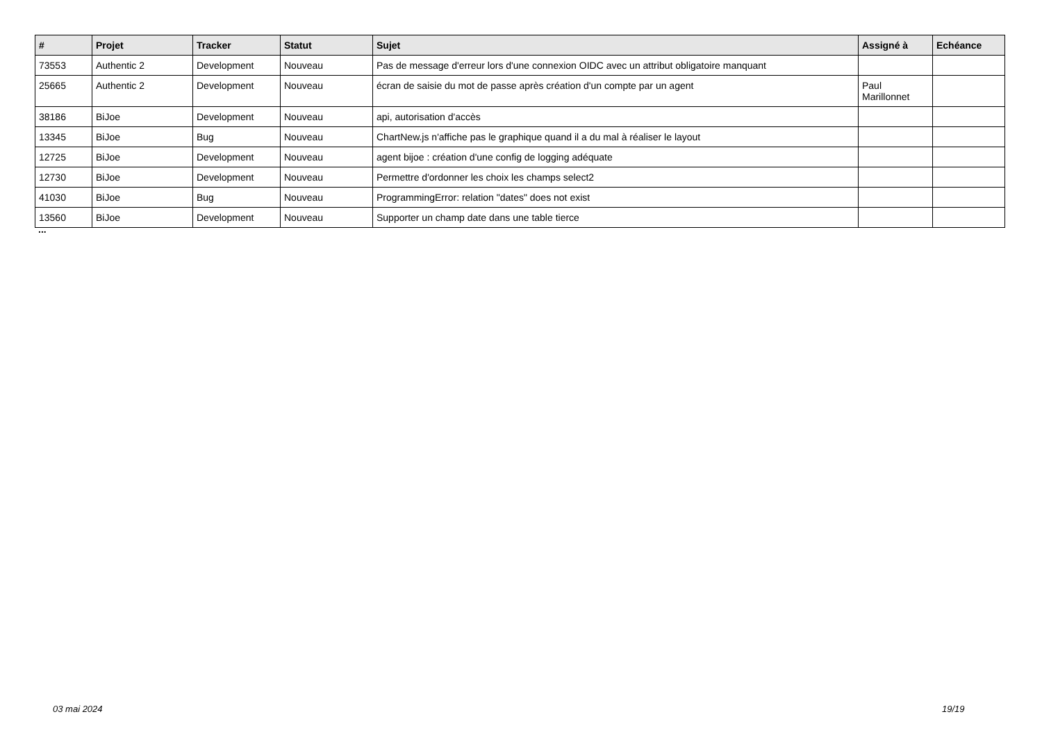| # | Projet | Tracker | Statut | Sujet | Assigné à | Echéance |
| --- | --- | --- | --- | --- | --- | --- |
| 73553 | Authentic 2 | Development | Nouveau | Pas de message d'erreur lors d'une connexion OIDC avec un attribut obligatoire manquant | | |
| 25665 | Authentic 2 | Development | Nouveau | écran de saisie du mot de passe après création d'un compte par un agent | Paul Marillonnet | |
| 38186 | BiJoe | Development | Nouveau | api, autorisation d'accès | | |
| 13345 | BiJoe | Bug | Nouveau | ChartNew.js n'affiche pas le graphique quand il a du mal à réaliser le layout | | |
| 12725 | BiJoe | Development | Nouveau | agent bijoe : création d'une config de logging adéquate | | |
| 12730 | BiJoe | Development | Nouveau | Permettre d'ordonner les choix les champs select2 | | |
| 41030 | BiJoe | Bug | Nouveau | ProgrammingError: relation "dates" does not exist | | |
| 13560 | BiJoe | Development | Nouveau | Supporter un champ date dans une table tierce | | |
...
03 mai 2024 19/19